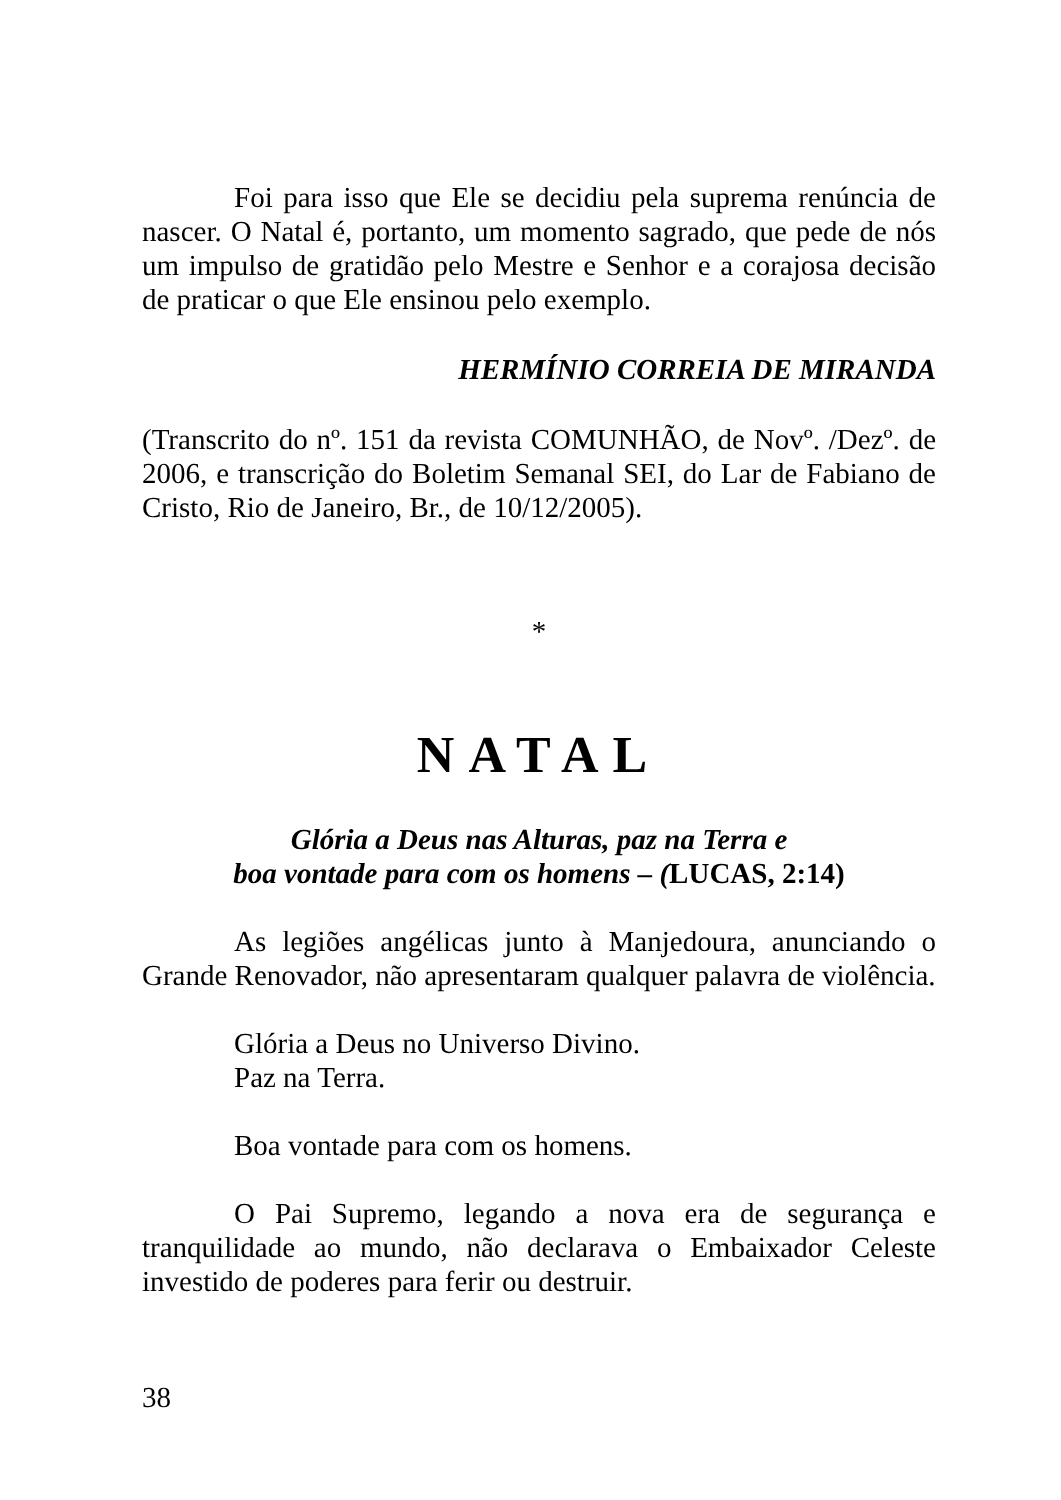Foi para isso que Ele se decidiu pela suprema renúncia de nascer. O Natal é, portanto, um momento sagrado, que pede de nós um impulso de gratidão pelo Mestre e Senhor e a corajosa decisão de praticar o que Ele ensinou pelo exemplo.
HERMÍNIO CORREIA DE MIRANDA
(Transcrito do nº. 151 da revista COMUNHÃO, de Novº. /Dezº. de 2006, e transcrição do Boletim Semanal SEI, do Lar de Fabiano de Cristo, Rio de Janeiro, Br., de 10/12/2005).
*
NATAL
Glória a Deus nas Alturas, paz na Terra e
boa vontade para com os homens – (LUCAS, 2:14)
As legiões angélicas junto à Manjedoura, anunciando o Grande Renovador, não apresentaram qualquer palavra de violência.
Glória a Deus no Universo Divino.
Paz na Terra.
Boa vontade para com os homens.
O Pai Supremo, legando a nova era de segurança e tranquilidade ao mundo, não declarava o Embaixador Celeste investido de poderes para ferir ou destruir.
38